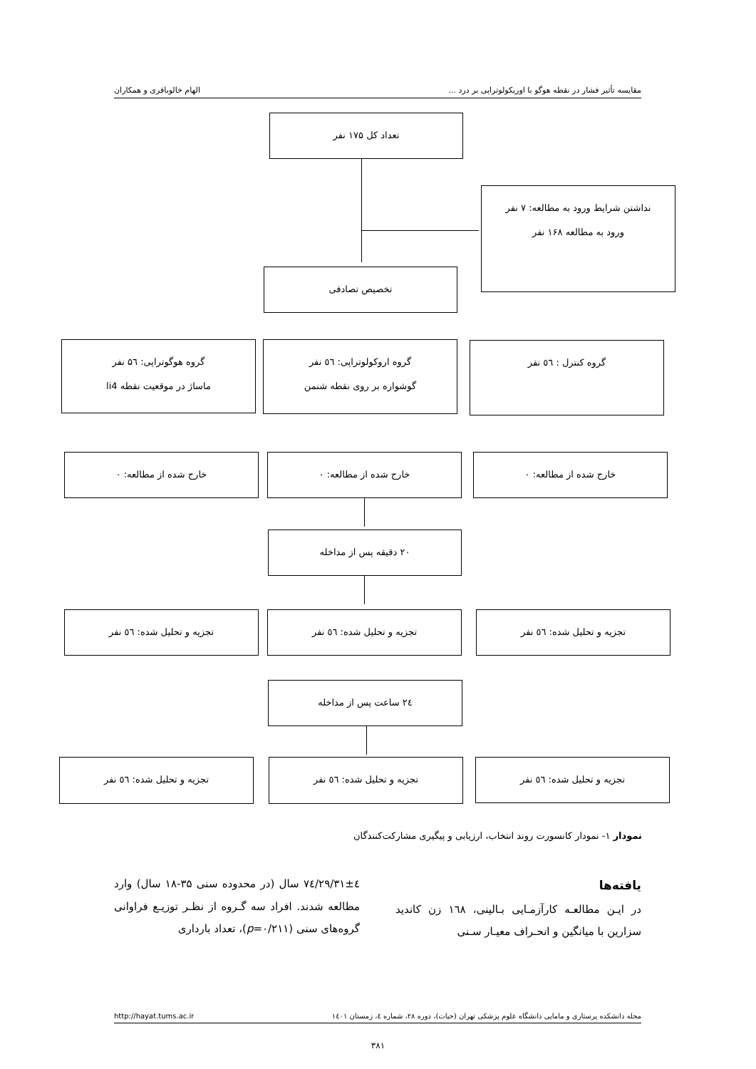مقایسه تأثیر فشار در نقطه هوگو با اوریکولوتراپی بر درد ... الهام خالوباقری و همکاران
تعداد کل ۱۷۵ نفر
نداشتن شرایط ورود به مطالعه: ۷ نفر
ورود به مطالعه ۱۶۸ نفر
تخصیص تصادفی
گروه هوگوتراپی: ۵٦ نفر
ماساژ در موقعیت نقطه li4
گروه اروکولوتراپی: ٥٦ نفر
گوشواره بر روی نقطه شنمن
گروه کنترل : ٥٦ نفر
خارج شده از مطالعه: ۰ خارج شده از مطالعه: ۰ خارج شده از مطالعه: ۰
۲۰ دقیقه پس از مداخله
تجزیه و تحلیل شده: ٥٦ نفر تجزیه و تحلیل شده: ٥٦ نفر تجزیه و تحلیل شده: ٥٦ نفر
۲٤ ساعت پس از مداخله
تجزیه و تحلیل شده: ٥٦ نفر تجزیه و تحلیل شده: ٥٦ نفر تجزیه و تحلیل شده: ٥٦ نفر
نمودار ۱- نمودار کانسورت روند انتخاب، ارزیابی و پیگیری مشارکت‌کنندگان
یافته‌ها
در ایـن مطالعـه کارآزمـایی بـالینی، ۱٦۸ زن کاندید سزارین با میانگین و انحـراف معیـار سـنی
۲۹/۳۱±٤/۷٤ سال (در محدوده سنی ۳۵-۱۸ سال) وارد مطالعه شدند. افراد سه گـروه از نظـر توزیـع فراوانی گروه‌های سنی (p=۰/۲۱۱)، تعداد بارداری
مجله دانشکده پرستاری و مامایی دانشگاه علوم پزشکی تهران (حیات)، دوره ۲۸، شماره ٤، زمستان ۱٤۰۱ http://hayat.tums.ac.ir
۳۸۱